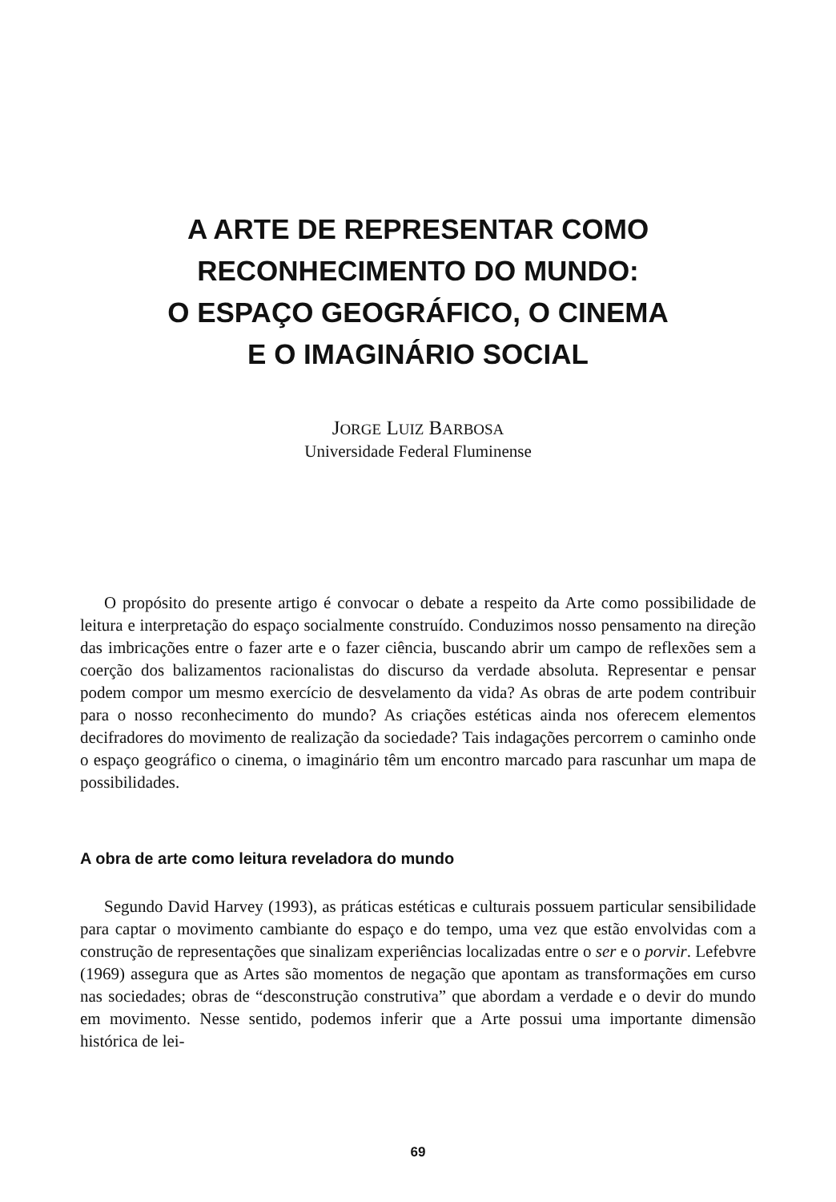A ARTE DE REPRESENTAR COMO
RECONHECIMENTO DO MUNDO:
O ESPAÇO GEOGRÁFICO, O CINEMA
E O IMAGINÁRIO SOCIAL
JORGE LUIZ BARBOSA
Universidade Federal Fluminense
O propósito do presente artigo é convocar o debate a respeito da Arte como possibilidade de leitura e interpretação do espaço socialmente construído. Conduzimos nosso pensamento na direção das imbricações entre o fazer arte e o fazer ciência, buscando abrir um campo de reflexões sem a coerção dos balizamentos racionalistas do discurso da verdade absoluta. Representar e pensar podem compor um mesmo exercício de desvelamento da vida? As obras de arte podem contribuir para o nosso reconhecimento do mundo? As criações estéticas ainda nos oferecem elementos decifradores do movimento de realização da sociedade? Tais indagações percorrem o caminho onde o espaço geográfico o cinema, o imaginário têm um encontro marcado para rascunhar um mapa de possibilidades.
A obra de arte como leitura reveladora do mundo
Segundo David Harvey (1993), as práticas estéticas e culturais possuem particular sensibilidade para captar o movimento cambiante do espaço e do tempo, uma vez que estão envolvidas com a construção de representações que sinalizam experiências localizadas entre o ser e o porvir. Lefebvre (1969) assegura que as Artes são momentos de negação que apontam as transformações em curso nas sociedades; obras de “desconstrução construtiva” que abordam a verdade e o devir do mundo em movimento. Nesse sentido, podemos inferir que a Arte possui uma importante dimensão histórica de lei-
69